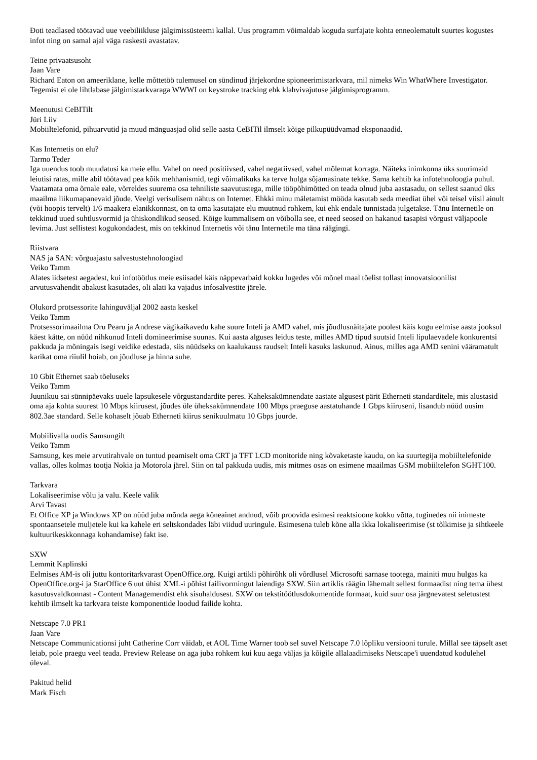Ðoti teadlased töötavad uue veebiliikluse jälgimissüsteemi kallal. Uus programm võimaldab koguda surfajate kohta enneolematult suurtes kogustes infot ning on samal ajal väga raskesti avastatav.
Teine privaatsusoht
Jaan Vare
Richard Eaton on ameeriklane, kelle mõttetöö tulemusel on sündinud järjekordne spioneerimistarkvara, mil nimeks Win WhatWhere Investigator. Tegemist ei ole lihtlabase jälgimistarkvaraga WWWI on keystroke tracking ehk klahvivajutuse jälgimisprogramm.
Meenutusi CeBITilt
Jüri Liiv
Mobiiltelefonid, pihuarvutid ja muud mänguasjad olid selle aasta CeBITil ilmselt kõige pilkupüüdvamad eksponaadid.
Kas Internetis on elu?
Tarmo Teder
Iga uuendus toob muudatusi ka meie ellu. Vahel on need positiivsed, vahel negatiivsed, vahel mõlemat korraga. Näiteks inimkonna üks suurimaid leiutisi ratas, mille abil töötavad pea kõik mehhanismid, tegi võimalikuks ka terve hulga sõjamasinate tekke. Sama kehtib ka infotehnoloogia puhul. Vaatamata oma õrnale eale, võrreldes suurema osa tehniliste saavutustega, mille tööpõhimõtted on teada olnud juba aastasadu, on sellest saanud üks maailma liikumapanevaid jõude. Veelgi verisulisem nähtus on Internet. Ehkki minu mäletamist mööda kasutab seda meediat ühel või teisel viisil ainult (või hoopis tervelt) 1/6 maakera elanikkonnast, on ta oma kasutajate elu muutnud rohkem, kui ehk endale tunnistada julgetakse. Tänu Internetile on tekkinud uued suhtlusvormid ja ühiskondlikud seosed. Kõige kummalisem on võibolla see, et need seosed on hakanud tasapisi võrgust väljapoole levima. Just sellistest kogukondadest, mis on tekkinud Internetis või tänu Internetile ma täna räägingi.
Riistvara
NAS ja SAN: võrguajastu salvestustehnoloogiad
Veiko Tamm
Alates iidsetest aegadest, kui infotöötlus meie esiisadel käis näppevarbaid kokku lugedes või mõnel maal tõelist tollast innovatsioonilist arvutusvahendit abakust kasutades, oli alati ka vajadus infosalvestite järele.
Olukord protsessorite lahinguväljal 2002 aasta keskel
Veiko Tamm
Protsessorimaailma Oru Pearu ja Andrese vägikaikavedu kahe suure Inteli ja AMD vahel, mis jõudlusnäitajate poolest käis kogu eelmise aasta jooksul käest kätte, on nüüd nihkunud Inteli domineerimise suunas. Kui aasta alguses leidus teste, milles AMD tipud suutsid Inteli lipulaevadele konkurentsi pakkuda ja mõningais isegi veidike edestada, siis nüüdseks on kaalukauss raudselt Inteli kasuks laskunud. Ainus, milles aga AMD senini vääramatult karikat oma riiulil hoiab, on jõudluse ja hinna suhe.
10 Gbit Ethernet saab tõeluseks
Veiko Tamm
Juunikuu sai sünnipäevaks uuele lapsukesele võrgustandardite peres. Kaheksakümnendate aastate algusest pärit Etherneti standarditele, mis alustasid oma aja kohta suurest 10 Mbps kiirusest, jõudes üle üheksakümnendate 100 Mbps praeguse aastatuhande 1 Gbps kiiruseni, lisandub nüüd uusim 802.3ae standard. Selle kohaselt jõuab Etherneti kiirus senikuulmatu 10 Gbps juurde.
Mobiilivalla uudis Samsungilt
Veiko Tamm
Samsung, kes meie arvutirahvale on tuntud peamiselt oma CRT ja TFT LCD monitoride ning kõvaketaste kaudu, on ka suurtegija mobiiltelefonide vallas, olles kolmas tootja Nokia ja Motorola järel. Siin on tal pakkuda uudis, mis mitmes osas on esimene maailmas GSM mobiiltelefon SGHT100.
Tarkvara
Lokaliseerimise võlu ja valu. Keele valik
Arvi Tavast
Et Office XP ja Windows XP on nüüd juba mõnda aega kõneainet andnud, võib proovida esimesi reaktsioone kokku võtta, tuginedes nii inimeste spontaansetele muljetele kui ka kahele eri seltskondades läbi viidud uuringule. Esimesena tuleb kõne alla ikka lokaliseerimise (st tõlkimise ja sihtkeele kultuurikeskkonnaga kohandamise) fakt ise.
SXW
Lemmit Kaplinski
Eelmises AM-is oli juttu kontoritarkvarast OpenOffice.org. Kuigi artikli põhirõhk oli võrdlusel Microsofti sarnase tootega, mainiti muu hulgas ka OpenOffice.org-i ja StarOffice 6 uut ühist XML-i põhist failivormingut laiendiga SXW. Siin artiklis räägin lähemalt sellest formaadist ning tema ühest kasutusvaldkonnast - Content Managemendist ehk sisuhaldusest. SXW on tekstitöötlusdokumentide formaat, kuid suur osa järgnevatest seletustest kehtib ilmselt ka tarkvara teiste komponentide loodud failide kohta.
Netscape 7.0 PR1
Jaan Vare
Netscape Communicationsi juht Catherine Corr väidab, et AOL Time Warner toob sel suvel Netscape 7.0 lõpliku versiooni turule. Millal see täpselt aset leiab, pole praegu veel teada. Preview Release on aga juba rohkem kui kuu aega väljas ja kõigile allalaadimiseks Netscape'i uuendatud kodulehel üleval.
Pakitud helid
Mark Fisch